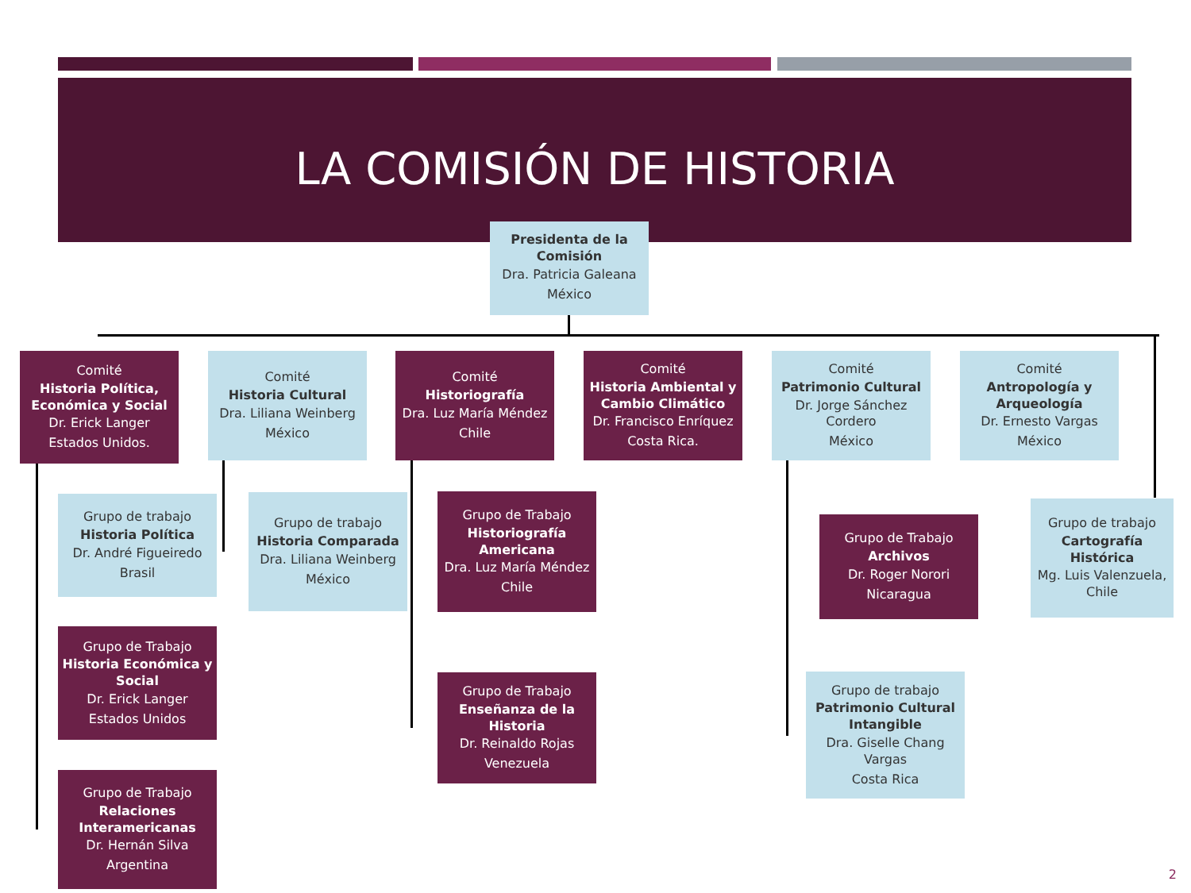LA COMISIÓN DE HISTORIA
Presidenta de la Comisión
Dra. Patricia Galeana
México
Comité
Historia Política, Económica y Social
Dr. Erick Langer
Estados Unidos.
Comité
Historia Cultural
Dra. Liliana Weinberg
México
Comité
Historiografía
Dra. Luz María Méndez
Chile
Comité
Historia Ambiental y Cambio Climático
Dr. Francisco Enríquez
Costa Rica.
Comité
Patrimonio Cultural
Dr. Jorge Sánchez Cordero
México
Comité
Antropología y Arqueología
Dr. Ernesto Vargas
México
Grupo de trabajo
Historia Política
Dr. André Figueiredo
Brasil
Grupo de Trabajo
Historia Económica y Social
Dr. Erick Langer
Estados Unidos
Grupo de Trabajo
Relaciones Interamericanas
Dr. Hernán Silva
Argentina
Grupo de trabajo
Historia Comparada
Dra. Liliana Weinberg
México
Grupo de Trabajo
Historiografía Americana
Dra. Luz María Méndez
Chile
Grupo de Trabajo
Enseñanza de la Historia
Dr. Reinaldo Rojas
Venezuela
Grupo de Trabajo
Archivos
Dr. Roger Norori
Nicaragua
Grupo de trabajo
Patrimonio Cultural Intangible
Dra. Giselle Chang Vargas
Costa Rica
Grupo de trabajo
Cartografía Histórica
Mg. Luis Valenzuela, Chile
2